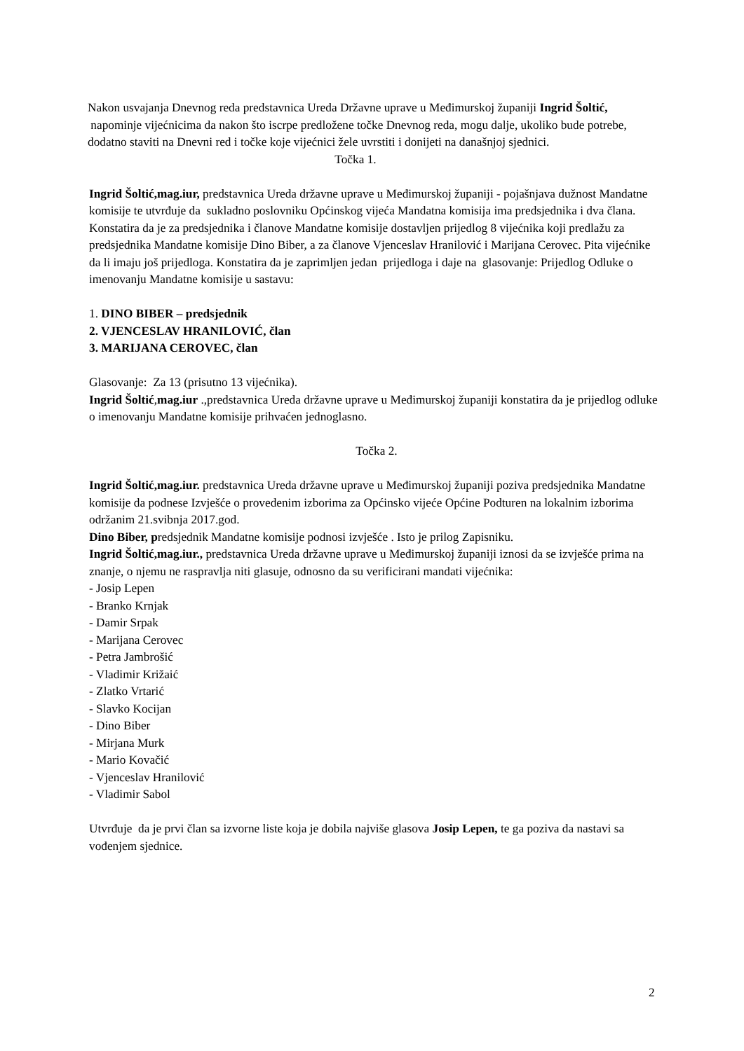Nakon usvajanja Dnevnog reda predstavnica Ureda Državne uprave u Međimurskoj županiji Ingrid Šoltić, napominje vijećnicima da nakon što iscrpe predložene točke Dnevnog reda, mogu dalje, ukoliko bude potrebe, dodatno staviti na Dnevni red i točke koje vijećnici žele uvrstiti i donijeti na današnjoj sjednici.
Točka 1.
Ingrid Šoltić,mag.iur, predstavnica Ureda državne uprave u Međimurskoj županiji - pojašnjava dužnost Mandatne komisije te utvrđuje da sukladno poslovniku Općinskog vijeća Mandatna komisija ima predsjednika i dva člana. Konstatira da je za predsjednika i članove Mandatne komisije dostavljen prijedlog 8 vijećnika koji predlažu za predsjednika Mandatne komisije Dino Biber, a za članove Vjenceslav Hranilović i Marijana Cerovec. Pita vijećnike da li imaju još prijedloga. Konstatira da je zaprimljen jedan prijedloga i daje na glasovanje: Prijedlog Odluke o imenovanju Mandatne komisije u sastavu:
1. DINO BIBER – predsjednik
2. VJENCESLAV HRANILOVIĆ, član
3. MARIJANA CEROVEC, član
Glasovanje: Za 13 (prisutno 13 vijećnika).
Ingrid Šoltić,mag.iur .,predstavnica Ureda državne uprave u Međimurskoj županiji konstatira da je prijedlog odluke o imenovanju Mandatne komisije prihvaćen jednoglasno.
Točka 2.
Ingrid Šoltić,mag.iur. predstavnica Ureda državne uprave u Međimurskoj županiji poziva predsjednika Mandatne komisije da podnese Izvješće o provedenim izborima za Općinsko vijeće Općine Podturen na lokalnim izborima održanim 21.svibnja 2017.god.
Dino Biber, predsjednik Mandatne komisije podnosi izvješće . Isto je prilog Zapisniku.
Ingrid Šoltić,mag.iur., predstavnica Ureda državne uprave u Međimurskoj županiji iznosi da se izvješće prima na znanje, o njemu ne raspravlja niti glasuje, odnosno da su verificirani mandati vijećnika:
- Josip Lepen
- Branko Krnjak
- Damir Srpak
- Marijana Cerovec
- Petra Jambrošić
- Vladimir Križaić
- Zlatko Vrtarić
- Slavko Kocijan
- Dino Biber
- Mirjana Murk
- Mario Kovačić
- Vjenceslav Hranilović
- Vladimir Sabol
Utvrđuje da je prvi član sa izvorne liste koja je dobila najviše glasova Josip Lepen, te ga poziva da nastavi sa vođenjem sjednice.
2